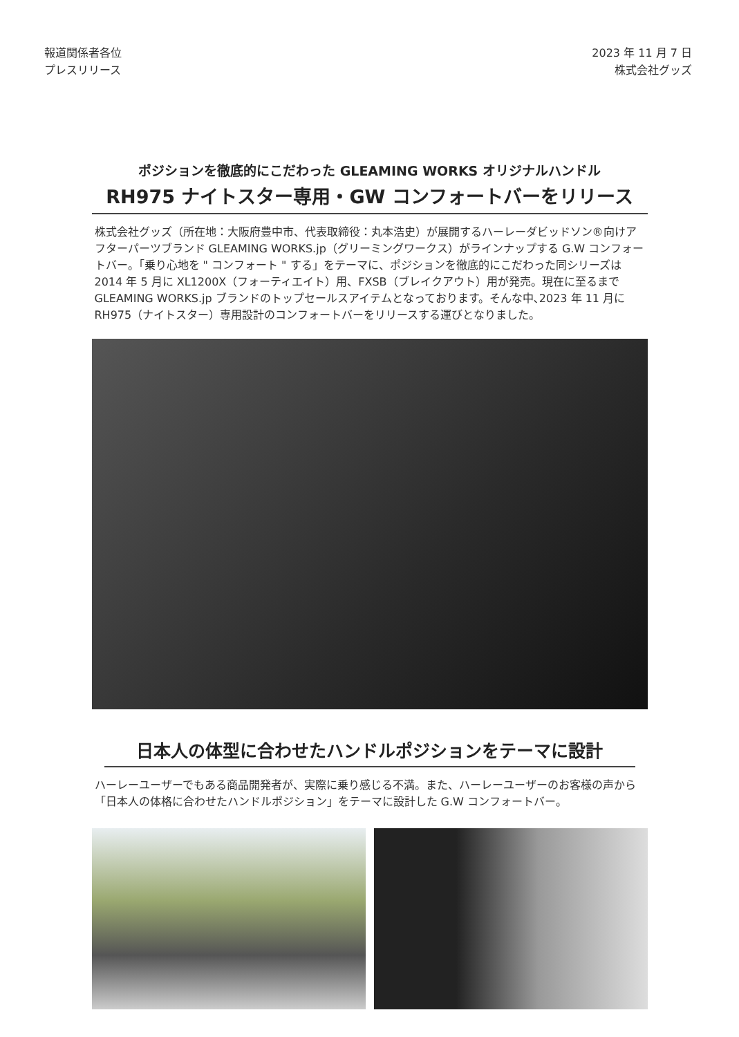報道関係者各位
プレスリリース
2023 年 11 月 7 日
株式会社グッズ
ポジションを徹底的にこだわった GLEAMING WORKS オリジナルハンドル
RH975 ナイトスター専用・GW コンフォートバーをリリース
株式会社グッズ（所在地：大阪府豊中市、代表取締役：丸本浩史）が展開するハーレーダビッドソン®向けアフターパーツブランド GLEAMING WORKS.jp（グリーミングワークス）がラインナップする G.W コンフォートバー。「乗り心地を " コンフォート " する」をテーマに、ポジションを徹底的にこだわった同シリーズは 2014 年 5 月に XL1200X（フォーティエイト）用、FXSB（ブレイクアウト）用が発売。現在に至るまで GLEAMING WORKS.jp ブランドのトップセールスアイテムとなっております。そんな中､2023 年 11 月に RH975（ナイトスター）専用設計のコンフォートバーをリリースする運びとなりました。
日本人の体型に合わせたハンドルポジションをテーマに設計
ハーレーユーザーでもある商品開発者が、実際に乗り感じる不満。また、ハーレーユーザーのお客様の声から「日本人の体格に合わせたハンドルポジション」をテーマに設計した G.W コンフォートバー。